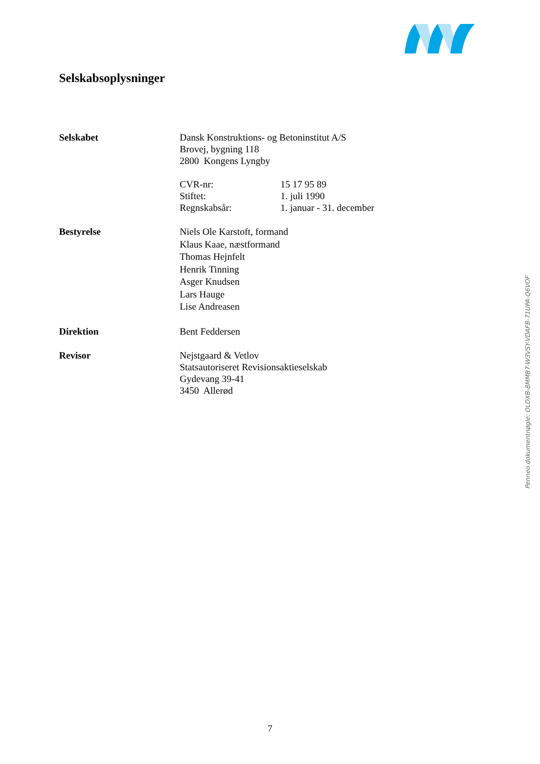Selskabsoplysninger
Selskabet Dansk Konstruktions- og Betoninstitut A/S
Brovej, bygning 118
2800 Kongens Lyngby
CVR-nr: 15 17 95 89
Stiftet: 1. juli 1990
Regnskabsår: 1. januar - 31. december
Bestyrelse
Niels Ole Karstoft, formand
Klaus Kaae, næstformand
Thomas Hejnfelt
Henrik Tinning
Asger Knudsen
Lars Hauge
Lise Andreasen
Direktion Bent Feddersen
Revisor Nejstgaard & Vetlov
Statsautoriseret Revisionsaktieselskab
Gydevang 39-41
3450 Allerød
Penneo dokumentnøgle: OLDXB-8MMB7-W3VSY-VDAFB-71UPA-Q6VOF
7